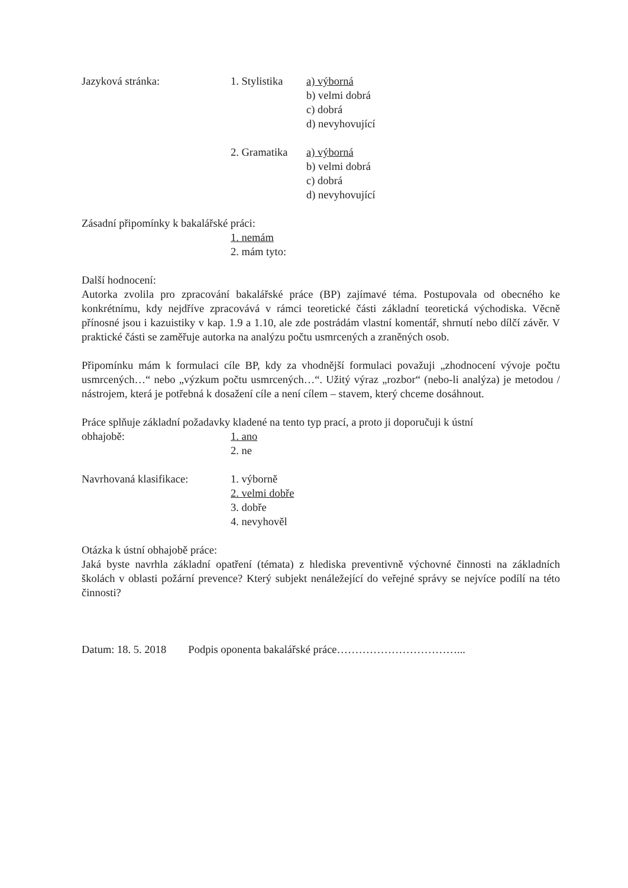Jazyková stránka: 1. Stylistika
a) výborná
b) velmi dobrá
c) dobrá
d) nevyhovující
2. Gramatika
a) výborná
b) velmi dobrá
c) dobrá
d) nevyhovující
Zásadní připomínky k bakalářské práci:
1. nemám
2. mám tyto:
Další hodnocení:
Autorka zvolila pro zpracování bakalářské práce (BP) zajímavé téma. Postupovala od obecného ke konkrétnímu, kdy nejdříve zpracovává v rámci teoretické části základní teoretická východiska. Věcně přínosné jsou i kazuistiky v kap. 1.9 a 1.10, ale zde postrádám vlastní komentář, shrnutí nebo dílčí závěr. V praktické části se zaměřuje autorka na analýzu počtu usmrcených a zraněných osob.
Připomínku mám k formulaci cíle BP, kdy za vhodnější formulaci považuji „zhodnocení vývoje počtu usmrcených…“ nebo „výzkum počtu usmrcených…“. Užitý výraz „rozbor“ (nebo-li analýza) je metodou / nástrojem, která je potřebná k dosažení cíle a není cílem – stavem, který chceme dosáhnout.
Práce splňuje základní požadavky kladené na tento typ prací, a proto ji doporučuji k ústní
obhajobě: 1. ano
2. ne
Navrhovaná klasifikace:
1. výborně
2. velmi dobře
3. dobře
4. nevyhověl
Otázka k ústní obhajobě práce:
Jaká byste navrhla základní opatření (témata) z hlediska preventivně výchovné činnosti na základních školách v oblasti požární prevence? Který subjekt nenáležející do veřejné správy se nejvíce podílí na této činnosti?
Datum: 18. 5. 2018 Podpis oponenta bakalářské práce……………………………...